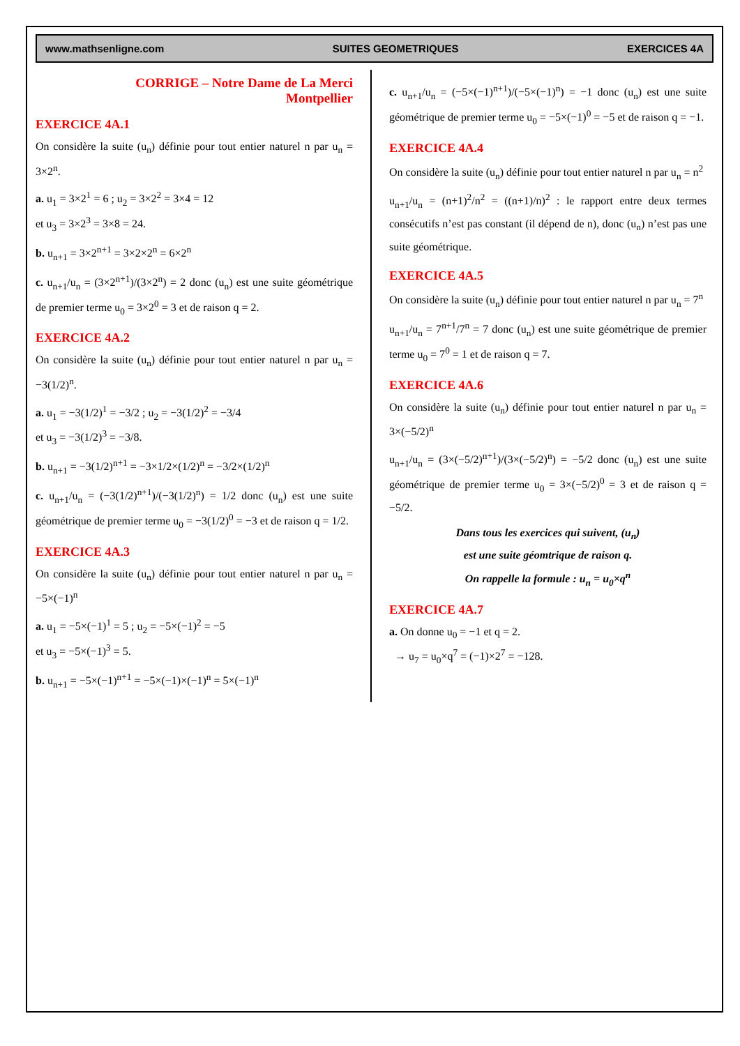www.mathsenligne.com SUITES GEOMETRIQUES EXERCICES 4A
CORRIGE – Notre Dame de La Merci
Montpellier
EXERCICE 4A.1
On considère la suite (u<sub>n</sub>) définie pour tout entier naturel n par u<sub>n</sub> = 3×2<sup>n</sup>.
a. u<sub>1</sub> = 3×2<sup>1</sup> = 6 ; u<sub>2</sub> = 3×2<sup>2</sup> = 3×4 = 12
et u<sub>3</sub> = 3×2<sup>3</sup> = 3×8 = 24.
b. u<sub>n+1</sub> = 3×2<sup>n+1</sup> = 3×2×2<sup>n</sup> = 6×2<sup>n</sup>
c. u<sub>n+1</sub>/u<sub>n</sub> = (3×2<sup>n+1</sup>)/(3×2<sup>n</sup>) = 2 donc (u<sub>n</sub>) est une suite géométrique de premier terme u<sub>0</sub> = 3×2<sup>0</sup> = 3 et de raison q = 2.
EXERCICE 4A.2
On considère la suite (u<sub>n</sub>) définie pour tout entier naturel n par u<sub>n</sub> = −3(1/2)<sup>n</sup>.
a. u<sub>1</sub> = −3(1/2)<sup>1</sup> = −3/2 ; u<sub>2</sub> = −3(1/2)<sup>2</sup> = −3/4
et u<sub>3</sub> = −3(1/2)<sup>3</sup> = −3/8.
b. u<sub>n+1</sub> = −3(1/2)<sup>n+1</sup> = −3×1/2×(1/2)<sup>n</sup> = −3/2×(1/2)<sup>n</sup>
c. u<sub>n+1</sub>/u<sub>n</sub> = (−3(1/2)<sup>n+1</sup>)/(−3(1/2)<sup>n</sup>) = 1/2 donc (u<sub>n</sub>) est une suite géométrique de premier terme u<sub>0</sub> = −3(1/2)<sup>0</sup> = −3 et de raison q = 1/2.
EXERCICE 4A.3
On considère la suite (u<sub>n</sub>) définie pour tout entier naturel n par u<sub>n</sub> = −5×(−1)<sup>n</sup>
a. u<sub>1</sub> = −5×(−1)<sup>1</sup> = 5 ; u<sub>2</sub> = −5×(−1)<sup>2</sup> = −5
et u<sub>3</sub> = −5×(−1)<sup>3</sup> = 5.
b. u<sub>n+1</sub> = −5×(−1)<sup>n+1</sup> = −5×(−1)×(−1)<sup>n</sup> = 5×(−1)<sup>n</sup>
c. u<sub>n+1</sub>/u<sub>n</sub> = (−5×(−1)<sup>n+1</sup>)/(−5×(−1)<sup>n</sup>) = −1 donc (u<sub>n</sub>) est une suite géométrique de premier terme u<sub>0</sub> = −5×(−1)<sup>0</sup> = −5 et de raison q = −1.
EXERCICE 4A.4
On considère la suite (u<sub>n</sub>) définie pour tout entier naturel n par u<sub>n</sub> = n<sup>2</sup>
u<sub>n+1</sub>/u<sub>n</sub> = (n+1)<sup>2</sup>/n<sup>2</sup> = ((n+1)/n)<sup>2</sup> : le rapport entre deux termes consécutifs n’est pas constant (il dépend de n), donc (u<sub>n</sub>) n’est pas une suite géométrique.
EXERCICE 4A.5
On considère la suite (u<sub>n</sub>) définie pour tout entier naturel n par u<sub>n</sub> = 7<sup>n</sup>
u<sub>n+1</sub>/u<sub>n</sub> = 7<sup>n+1</sup>/7<sup>n</sup> = 7 donc (u<sub>n</sub>) est une suite géométrique de premier terme u<sub>0</sub> = 7<sup>0</sup> = 1 et de raison q = 7.
EXERCICE 4A.6
On considère la suite (u<sub>n</sub>) définie pour tout entier naturel n par u<sub>n</sub> = 3×(−5/2)<sup>n</sup>
u<sub>n+1</sub>/u<sub>n</sub> = (3×(−5/2)<sup>n+1</sup>)/(3×(−5/2)<sup>n</sup>) = −5/2 donc (u<sub>n</sub>) est une suite géométrique de premier terme u<sub>0</sub> = 3×(−5/2)<sup>0</sup> = 3 et de raison q = −5/2.
Dans tous les exercices qui suivent, (u<sub>n</sub>)
est une suite géomtrique de raison q.
On rappelle la formule : u<sub>n</sub> = u<sub>0</sub>×q<sup>n</sup>
EXERCICE 4A.7
a. On donne u<sub>0</sub> = −1 et q = 2.
→ u<sub>7</sub> = u<sub>0</sub>×q<sup>7</sup> = (−1)×2<sup>7</sup> = −128.